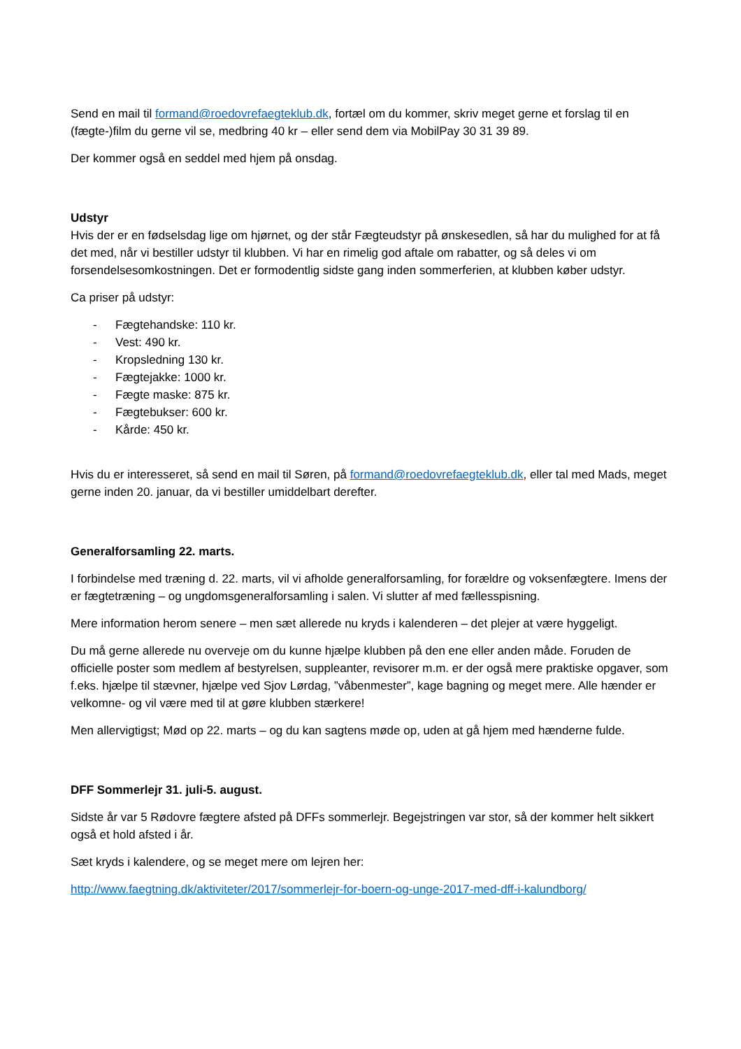Send en mail til formand@roedovrefaegteklub.dk, fortæl om du kommer, skriv meget gerne et forslag til en (fægte-)film du gerne vil se, medbring 40 kr – eller send dem via MobilPay 30 31 39 89.
Der kommer også en seddel med hjem på onsdag.
Udstyr
Hvis der er en fødselsdag lige om hjørnet, og der står Fægteudstyr på ønskesedlen, så har du mulighed for at få det med, når vi bestiller udstyr til klubben. Vi har en rimelig god aftale om rabatter, og så deles vi om forsendelsesomkostningen. Det er formodentlig sidste gang inden sommerferien, at klubben køber udstyr.
Ca priser på udstyr:
- Fægtehandske: 110 kr.
- Vest: 490 kr.
- Kropsledning 130 kr.
- Fægtejakke: 1000 kr.
- Fægte maske: 875 kr.
- Fægtebukser: 600 kr.
- Kårde: 450 kr.
Hvis du er interesseret, så send en mail til Søren, på formand@roedovrefaegteklub.dk, eller tal med Mads, meget gerne inden 20. januar, da vi bestiller umiddelbart derefter.
Generalforsamling 22. marts.
I forbindelse med træning d. 22. marts, vil vi afholde generalforsamling, for forældre og voksenfægtere. Imens der er fægtetræning – og ungdomsgeneralforsamling i salen. Vi slutter af med fællesspisning.
Mere information herom senere – men sæt allerede nu kryds i kalenderen – det plejer at være hyggeligt.
Du må gerne allerede nu overveje om du kunne hjælpe klubben på den ene eller anden måde. Foruden de officielle poster som medlem af bestyrelsen, suppleanter, revisorer m.m. er der også mere praktiske opgaver, som f.eks. hjælpe til stævner, hjælpe ved Sjov Lørdag, ”våbenmester”, kage bagning og meget mere. Alle hænder er velkomne- og vil være med til at gøre klubben stærkere!
Men allervigtigst; Mød op 22. marts – og du kan sagtens møde op, uden at gå hjem med hænderne fulde.
DFF Sommerlejr 31. juli-5. august.
Sidste år var 5 Rødovre fægtere afsted på DFFs sommerlejr. Begejstringen var stor, så der kommer helt sikkert også et hold afsted i år.
Sæt kryds i kalendere, og se meget mere om lejren her:
http://www.faegtning.dk/aktiviteter/2017/sommerlejr-for-boern-og-unge-2017-med-dff-i-kalundborg/